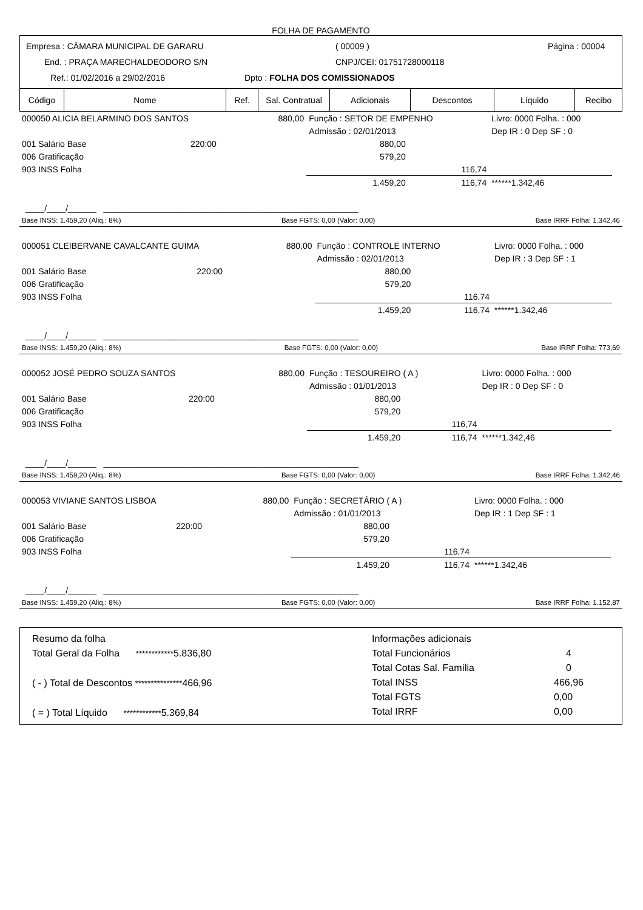FOLHA DE PAGAMENTO
Empresa : CÂMARA MUNICIPAL DE GARARU ( 00009 ) Página : 00004
End. : PRAÇA MARECHALDEODORO S/N CNPJ/CEI: 01751728000118
Ref.: 01/02/2016 a 29/02/2016 Dpto : FOLHA DOS COMISSIONADOS
| Código | Nome | Ref. | Sal. Contratual | Adicionais | Descontos | Líquido | Recibo |
| --- | --- | --- | --- | --- | --- | --- | --- |
| 000050 ALICIA BELARMINO DOS SANTOS | | 880,00 | Função : SETOR DE EMPENHO | | Livro: 0000 Folha. : 000 | |
| | | | Admissão : 02/01/2013 | | Dep IR : 0 Dep SF : 0 | |
| 001 Salário Base | 220:00 | | 880,00 | | | |
| 006 Gratificação | | | 579,20 | | | |
| 903 INSS Folha | | | | 116,74 | | |
| | | | 1.459,20 | 116,74 | ******1.342,46 | |
____/____/______ ______________________________________________________
Base INSS: 1.459,20 (Aliq.: 8%) Base FGTS: 0,00 (Valor: 0,00) Base IRRF Folha: 1.342,46
| 000051 CLEIBERVANE CAVALCANTE GUIMA | | 880,00 | Função : CONTROLE INTERNO | | Livro: 0000 Folha. : 000 | |
| | | | Admissão : 02/01/2013 | | Dep IR : 3 Dep SF : 1 | |
| 001 Salário Base | 220:00 | | 880,00 | | | |
| 006 Gratificação | | | 579,20 | | | |
| 903 INSS Folha | | | | 116,74 | | |
| | | | 1.459,20 | 116,74 | ******1.342,46 | |
____/____/______ ______________________________________________________
Base INSS: 1.459,20 (Aliq.: 8%) Base FGTS: 0,00 (Valor: 0,00) Base IRRF Folha: 773,69
| 000052 JOSÉ PEDRO SOUZA SANTOS | | 880,00 | Função : TESOUREIRO ( A ) | | Livro: 0000 Folha. : 000 | |
| | | | Admissão : 01/01/2013 | | Dep IR : 0 Dep SF : 0 | |
| 001 Salário Base | 220:00 | | 880,00 | | | |
| 006 Gratificação | | | 579,20 | | | |
| 903 INSS Folha | | | | 116,74 | | |
| | | | 1.459,20 | 116,74 | ******1.342,46 | |
____/____/______ ______________________________________________________
Base INSS: 1.459,20 (Aliq.: 8%) Base FGTS: 0,00 (Valor: 0,00) Base IRRF Folha: 1.342,46
| 000053 VIVIANE SANTOS LISBOA | | 880,00 | Função : SECRETÁRIO ( A ) | | Livro: 0000 Folha. : 000 | |
| | | | Admissão : 01/01/2013 | | Dep IR : 1 Dep SF : 1 | |
| 001 Salário Base | 220:00 | | 880,00 | | | |
| 006 Gratificação | | | 579,20 | | | |
| 903 INSS Folha | | | | 116,74 | | |
| | | | 1.459,20 | 116,74 | ******1.342,46 | |
____/____/______ ______________________________________________________
Base INSS: 1.459,20 (Aliq.: 8%) Base FGTS: 0,00 (Valor: 0,00) Base IRRF Folha: 1.152,87
Resumo da folha
Total Geral da Folha ************5.836,80
( - ) Total de Descontos ***************466,96
( = ) Total Líquido ************5.369,84
Informações adicionais
Total Funcionários 4
Total Cotas Sal. Família 0
Total INSS 466,96
Total FGTS 0,00
Total IRRF 0,00